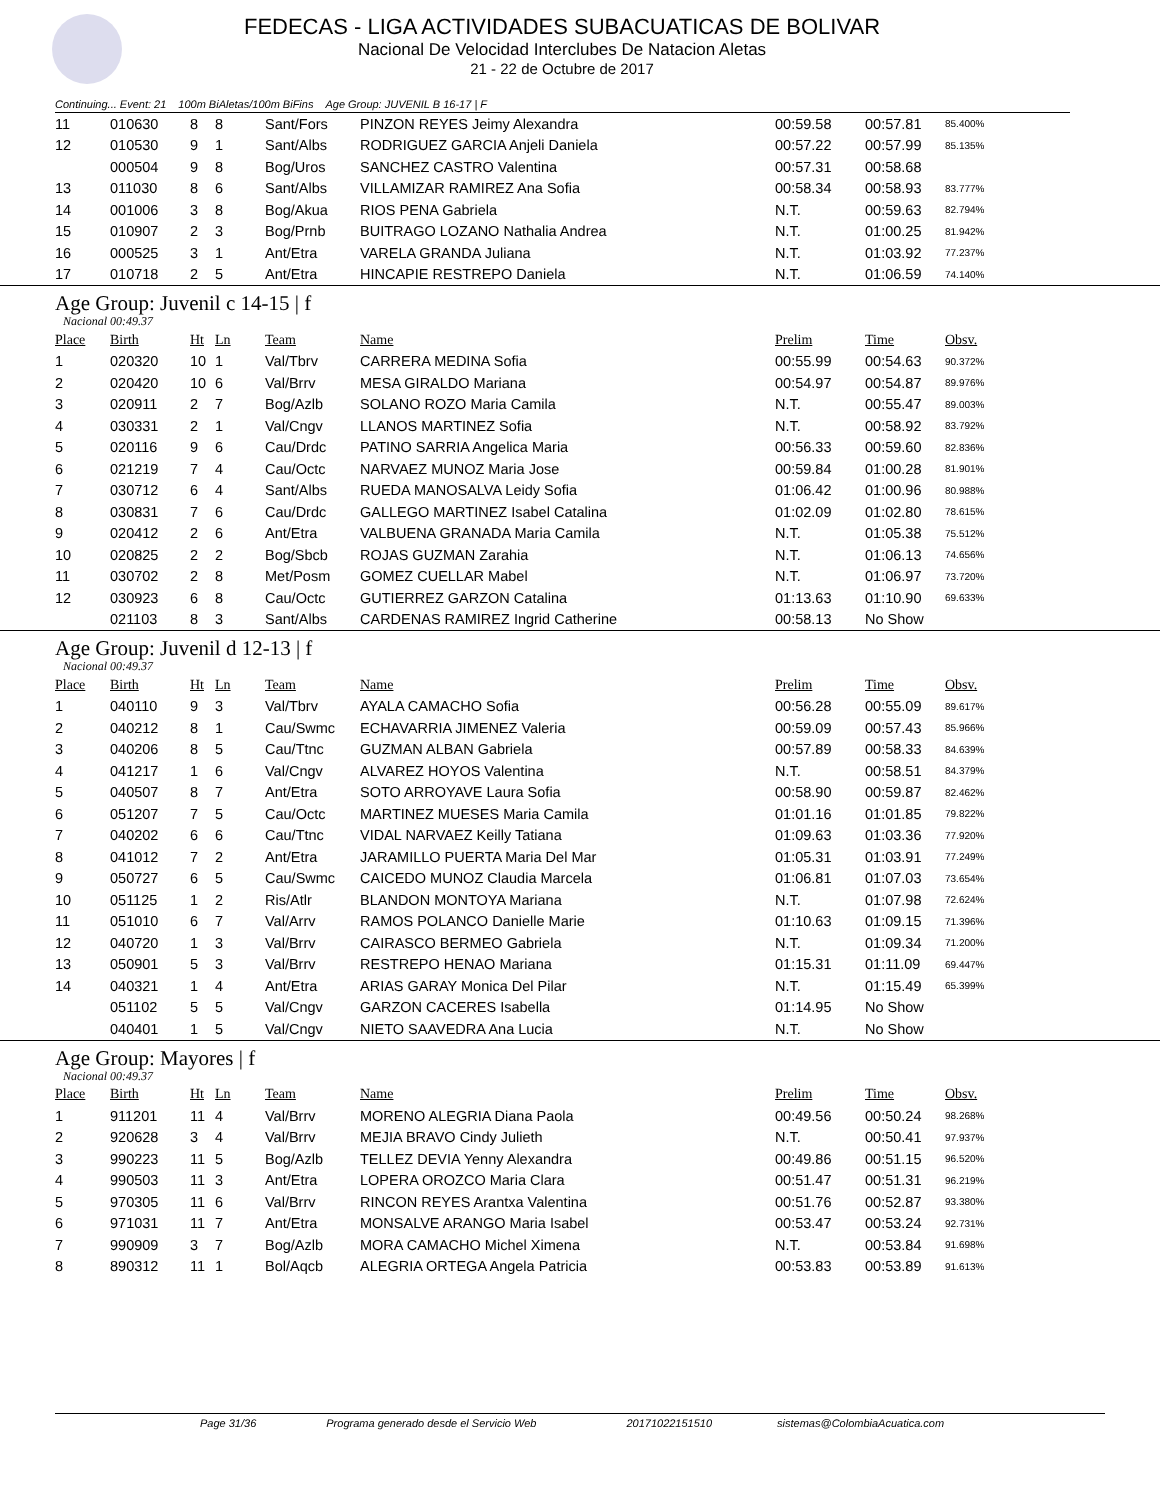FEDECAS - LIGA ACTIVIDADES SUBACUATICAS DE BOLIVAR
Nacional De Velocidad Interclubes De Natacion Aletas
21 - 22 de Octubre de 2017
Continuing... Event: 21 100m BiAletas/100m BiFins Age Group: JUVENIL B 16-17 | F
| 11 | 010630 | 8 | 8 | Sant/Fors | PINZON REYES Jeimy Alexandra | 00:59.58 | 00:57.81 | 85.400% |
| 12 | 010530 | 9 | 1 | Sant/Albs | RODRIGUEZ GARCIA Anjeli Daniela | 00:57.22 | 00:57.99 | 85.135% |
| | 000504 | 9 | 8 | Bog/Uros | SANCHEZ CASTRO Valentina | 00:57.31 | 00:58.68 | |
| 13 | 011030 | 8 | 6 | Sant/Albs | VILLAMIZAR RAMIREZ Ana Sofia | 00:58.34 | 00:58.93 | 83.777% |
| 14 | 001006 | 3 | 8 | Bog/Akua | RIOS PENA Gabriela | N.T. | 00:59.63 | 82.794% |
| 15 | 010907 | 2 | 3 | Bog/Prnb | BUITRAGO LOZANO Nathalia Andrea | N.T. | 01:00.25 | 81.942% |
| 16 | 000525 | 3 | 1 | Ant/Etra | VARELA GRANDA Juliana | N.T. | 01:03.92 | 77.237% |
| 17 | 010718 | 2 | 5 | Ant/Etra | HINCAPIE RESTREPO Daniela | N.T. | 01:06.59 | 74.140% |
Age Group: Juvenil c 14-15 | f
Nacional 00:49.37
| Place | Birth | Ht | Ln | Team | Name | Prelim | Time | Obsv. |
| --- | --- | --- | --- | --- | --- | --- | --- | --- |
| 1 | 020320 | 10 | 1 | Val/Tbrv | CARRERA MEDINA Sofia | 00:55.99 | 00:54.63 | 90.372% |
| 2 | 020420 | 10 | 6 | Val/Brrv | MESA GIRALDO Mariana | 00:54.97 | 00:54.87 | 89.976% |
| 3 | 020911 | 2 | 7 | Bog/Azlb | SOLANO ROZO Maria Camila | N.T. | 00:55.47 | 89.003% |
| 4 | 030331 | 2 | 1 | Val/Cngv | LLANOS MARTINEZ Sofia | N.T. | 00:58.92 | 83.792% |
| 5 | 020116 | 9 | 6 | Cau/Drdc | PATINO SARRIA Angelica Maria | 00:56.33 | 00:59.60 | 82.836% |
| 6 | 021219 | 7 | 4 | Cau/Octc | NARVAEZ MUNOZ Maria Jose | 00:59.84 | 01:00.28 | 81.901% |
| 7 | 030712 | 6 | 4 | Sant/Albs | RUEDA MANOSALVA Leidy Sofia | 01:06.42 | 01:00.96 | 80.988% |
| 8 | 030831 | 7 | 6 | Cau/Drdc | GALLEGO MARTINEZ Isabel Catalina | 01:02.09 | 01:02.80 | 78.615% |
| 9 | 020412 | 2 | 6 | Ant/Etra | VALBUENA GRANADA Maria Camila | N.T. | 01:05.38 | 75.512% |
| 10 | 020825 | 2 | 2 | Bog/Sbcb | ROJAS GUZMAN Zarahia | N.T. | 01:06.13 | 74.656% |
| 11 | 030702 | 2 | 8 | Met/Posm | GOMEZ CUELLAR Mabel | N.T. | 01:06.97 | 73.720% |
| 12 | 030923 | 6 | 8 | Cau/Octc | GUTIERREZ GARZON Catalina | 01:13.63 | 01:10.90 | 69.633% |
| | 021103 | 8 | 3 | Sant/Albs | CARDENAS RAMIREZ Ingrid Catherine | 00:58.13 | No Show | |
Age Group: Juvenil d 12-13 | f
Nacional 00:49.37
| Place | Birth | Ht | Ln | Team | Name | Prelim | Time | Obsv. |
| --- | --- | --- | --- | --- | --- | --- | --- | --- |
| 1 | 040110 | 9 | 3 | Val/Tbrv | AYALA CAMACHO Sofia | 00:56.28 | 00:55.09 | 89.617% |
| 2 | 040212 | 8 | 1 | Cau/Swmc | ECHAVARRIA JIMENEZ Valeria | 00:59.09 | 00:57.43 | 85.966% |
| 3 | 040206 | 8 | 5 | Cau/Ttnc | GUZMAN ALBAN Gabriela | 00:57.89 | 00:58.33 | 84.639% |
| 4 | 041217 | 1 | 6 | Val/Cngv | ALVAREZ HOYOS Valentina | N.T. | 00:58.51 | 84.379% |
| 5 | 040507 | 8 | 7 | Ant/Etra | SOTO ARROYAVE Laura Sofia | 00:58.90 | 00:59.87 | 82.462% |
| 6 | 051207 | 7 | 5 | Cau/Octc | MARTINEZ MUESES Maria Camila | 01:01.16 | 01:01.85 | 79.822% |
| 7 | 040202 | 6 | 6 | Cau/Ttnc | VIDAL NARVAEZ Keilly Tatiana | 01:09.63 | 01:03.36 | 77.920% |
| 8 | 041012 | 7 | 2 | Ant/Etra | JARAMILLO PUERTA Maria Del Mar | 01:05.31 | 01:03.91 | 77.249% |
| 9 | 050727 | 6 | 5 | Cau/Swmc | CAICEDO MUNOZ Claudia Marcela | 01:06.81 | 01:07.03 | 73.654% |
| 10 | 051125 | 1 | 2 | Ris/Atlr | BLANDON MONTOYA Mariana | N.T. | 01:07.98 | 72.624% |
| 11 | 051010 | 6 | 7 | Val/Arrv | RAMOS POLANCO Danielle Marie | 01:10.63 | 01:09.15 | 71.396% |
| 12 | 040720 | 1 | 3 | Val/Brrv | CAIRASCO BERMEO Gabriela | N.T. | 01:09.34 | 71.200% |
| 13 | 050901 | 5 | 3 | Val/Brrv | RESTREPO HENAO Mariana | 01:15.31 | 01:11.09 | 69.447% |
| 14 | 040321 | 1 | 4 | Ant/Etra | ARIAS GARAY Monica Del Pilar | N.T. | 01:15.49 | 65.399% |
| | 051102 | 5 | 5 | Val/Cngv | GARZON CACERES Isabella | 01:14.95 | No Show | |
| | 040401 | 1 | 5 | Val/Cngv | NIETO SAAVEDRA Ana Lucia | N.T. | No Show | |
Age Group: Mayores | f
Nacional 00:49.37
| Place | Birth | Ht | Ln | Team | Name | Prelim | Time | Obsv. |
| --- | --- | --- | --- | --- | --- | --- | --- | --- |
| 1 | 911201 | 11 | 4 | Val/Brrv | MORENO ALEGRIA Diana Paola | 00:49.56 | 00:50.24 | 98.268% |
| 2 | 920628 | 3 | 4 | Val/Brrv | MEJIA BRAVO Cindy Julieth | N.T. | 00:50.41 | 97.937% |
| 3 | 990223 | 11 | 5 | Bog/Azlb | TELLEZ DEVIA Yenny Alexandra | 00:49.86 | 00:51.15 | 96.520% |
| 4 | 990503 | 11 | 3 | Ant/Etra | LOPERA OROZCO Maria Clara | 00:51.47 | 00:51.31 | 96.219% |
| 5 | 970305 | 11 | 6 | Val/Brrv | RINCON REYES Arantxa Valentina | 00:51.76 | 00:52.87 | 93.380% |
| 6 | 971031 | 11 | 7 | Ant/Etra | MONSALVE ARANGO Maria Isabel | 00:53.47 | 00:53.24 | 92.731% |
| 7 | 990909 | 3 | 7 | Bog/Azlb | MORA CAMACHO Michel Ximena | N.T. | 00:53.84 | 91.698% |
| 8 | 890312 | 11 | 1 | Bol/Aqcb | ALEGRIA ORTEGA Angela Patricia | 00:53.83 | 00:53.89 | 91.613% |
Page 31/36 Programa generado desde el Servicio Web 20171022151510 sistemas@ColombiaAcuatica.com